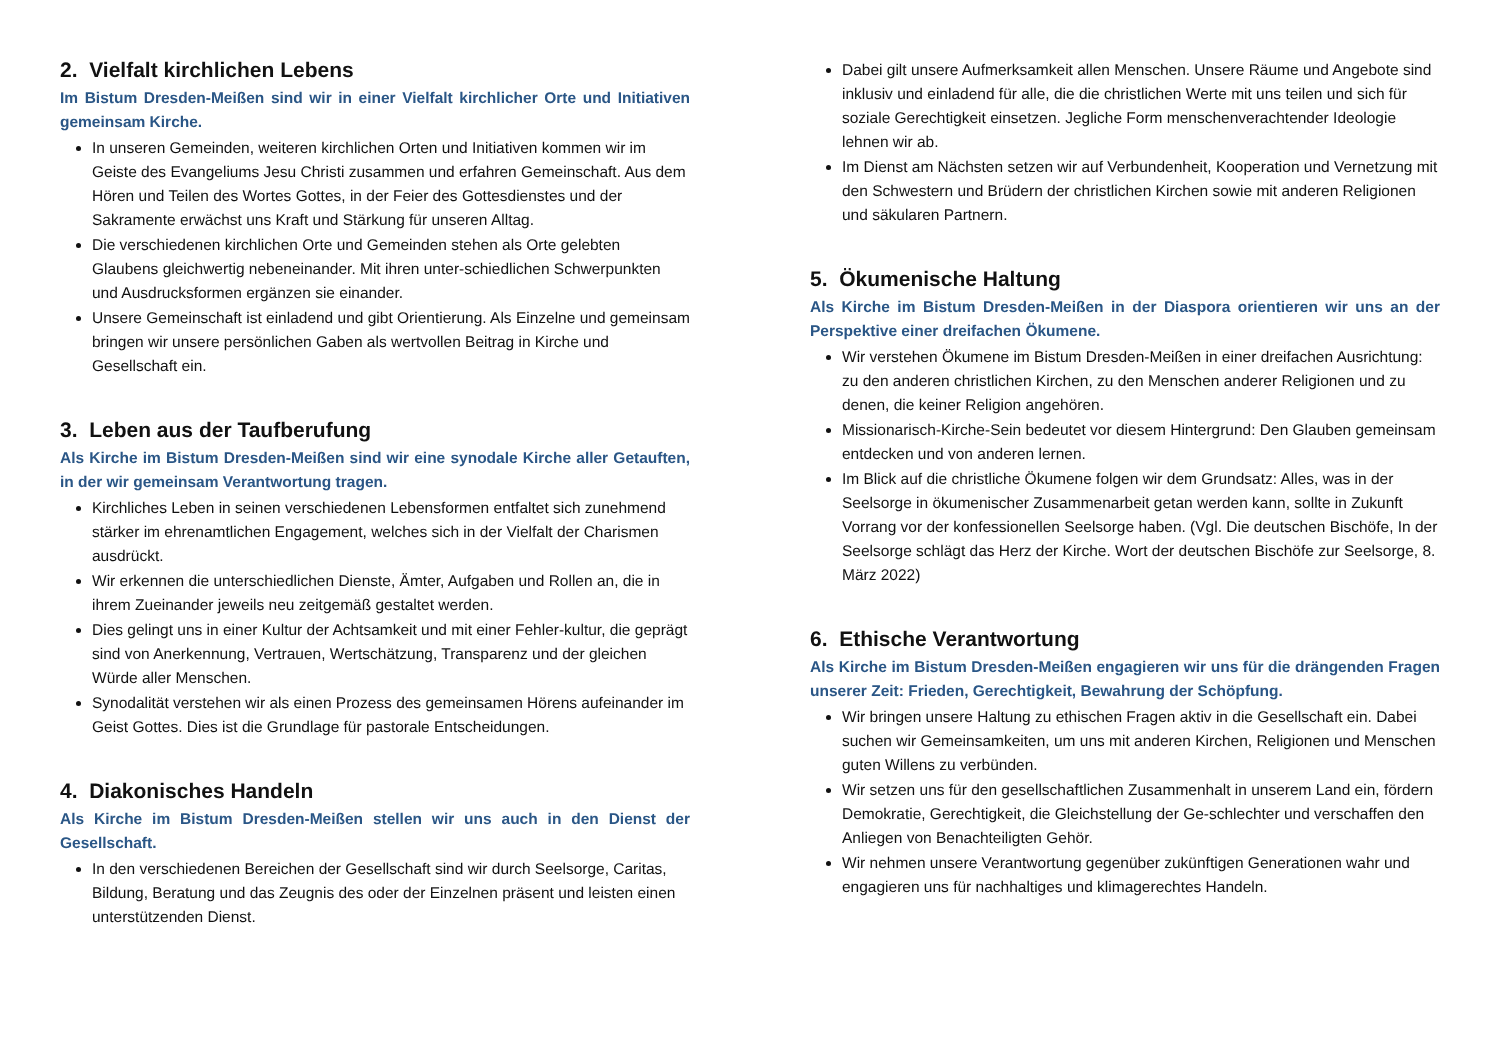2. Vielfalt kirchlichen Lebens
Im Bistum Dresden-Meißen sind wir in einer Vielfalt kirchlicher Orte und Initiativen gemeinsam Kirche.
In unseren Gemeinden, weiteren kirchlichen Orten und Initiativen kommen wir im Geiste des Evangeliums Jesu Christi zusammen und erfahren Gemeinschaft. Aus dem Hören und Teilen des Wortes Gottes, in der Feier des Gottesdienstes und der Sakramente erwächst uns Kraft und Stärkung für unseren Alltag.
Die verschiedenen kirchlichen Orte und Gemeinden stehen als Orte gelebten Glaubens gleichwertig nebeneinander. Mit ihren unter-schiedlichen Schwerpunkten und Ausdrucksformen ergänzen sie einander.
Unsere Gemeinschaft ist einladend und gibt Orientierung. Als Einzelne und gemeinsam bringen wir unsere persönlichen Gaben als wertvollen Beitrag in Kirche und Gesellschaft ein.
3. Leben aus der Taufberufung
Als Kirche im Bistum Dresden-Meißen sind wir eine synodale Kirche aller Getauften, in der wir gemeinsam Verantwortung tragen.
Kirchliches Leben in seinen verschiedenen Lebensformen entfaltet sich zunehmend stärker im ehrenamtlichen Engagement, welches sich in der Vielfalt der Charismen ausdrückt.
Wir erkennen die unterschiedlichen Dienste, Ämter, Aufgaben und Rollen an, die in ihrem Zueinander jeweils neu zeitgemäß gestaltet werden.
Dies gelingt uns in einer Kultur der Achtsamkeit und mit einer Fehler-kultur, die geprägt sind von Anerkennung, Vertrauen, Wertschätzung, Transparenz und der gleichen Würde aller Menschen.
Synodalität verstehen wir als einen Prozess des gemeinsamen Hörens aufeinander im Geist Gottes. Dies ist die Grundlage für pastorale Entscheidungen.
4. Diakonisches Handeln
Als Kirche im Bistum Dresden-Meißen stellen wir uns auch in den Dienst der Gesellschaft.
In den verschiedenen Bereichen der Gesellschaft sind wir durch Seelsorge, Caritas, Bildung, Beratung und das Zeugnis des oder der Einzelnen präsent und leisten einen unterstützenden Dienst.
Dabei gilt unsere Aufmerksamkeit allen Menschen. Unsere Räume und Angebote sind inklusiv und einladend für alle, die die christlichen Werte mit uns teilen und sich für soziale Gerechtigkeit einsetzen. Jegliche Form menschenverachtender Ideologie lehnen wir ab.
Im Dienst am Nächsten setzen wir auf Verbundenheit, Kooperation und Vernetzung mit den Schwestern und Brüdern der christlichen Kirchen sowie mit anderen Religionen und säkularen Partnern.
5. Ökumenische Haltung
Als Kirche im Bistum Dresden-Meißen in der Diaspora orientieren wir uns an der Perspektive einer dreifachen Ökumene.
Wir verstehen Ökumene im Bistum Dresden-Meißen in einer dreifachen Ausrichtung: zu den anderen christlichen Kirchen, zu den Menschen anderer Religionen und zu denen, die keiner Religion angehören.
Missionarisch-Kirche-Sein bedeutet vor diesem Hintergrund: Den Glauben gemeinsam entdecken und von anderen lernen.
Im Blick auf die christliche Ökumene folgen wir dem Grundsatz: Alles, was in der Seelsorge in ökumenischer Zusammenarbeit getan werden kann, sollte in Zukunft Vorrang vor der konfessionellen Seelsorge haben. (Vgl. Die deutschen Bischöfe, In der Seelsorge schlägt das Herz der Kirche. Wort der deutschen Bischöfe zur Seelsorge, 8. März 2022)
6. Ethische Verantwortung
Als Kirche im Bistum Dresden-Meißen engagieren wir uns für die drängenden Fragen unserer Zeit: Frieden, Gerechtigkeit, Bewahrung der Schöpfung.
Wir bringen unsere Haltung zu ethischen Fragen aktiv in die Gesellschaft ein. Dabei suchen wir Gemeinsamkeiten, um uns mit anderen Kirchen, Religionen und Menschen guten Willens zu verbünden.
Wir setzen uns für den gesellschaftlichen Zusammenhalt in unserem Land ein, fördern Demokratie, Gerechtigkeit, die Gleichstellung der Ge-schlechter und verschaffen den Anliegen von Benachteiligten Gehör.
Wir nehmen unsere Verantwortung gegenüber zukünftigen Generationen wahr und engagieren uns für nachhaltiges und klimagerechtes Handeln.